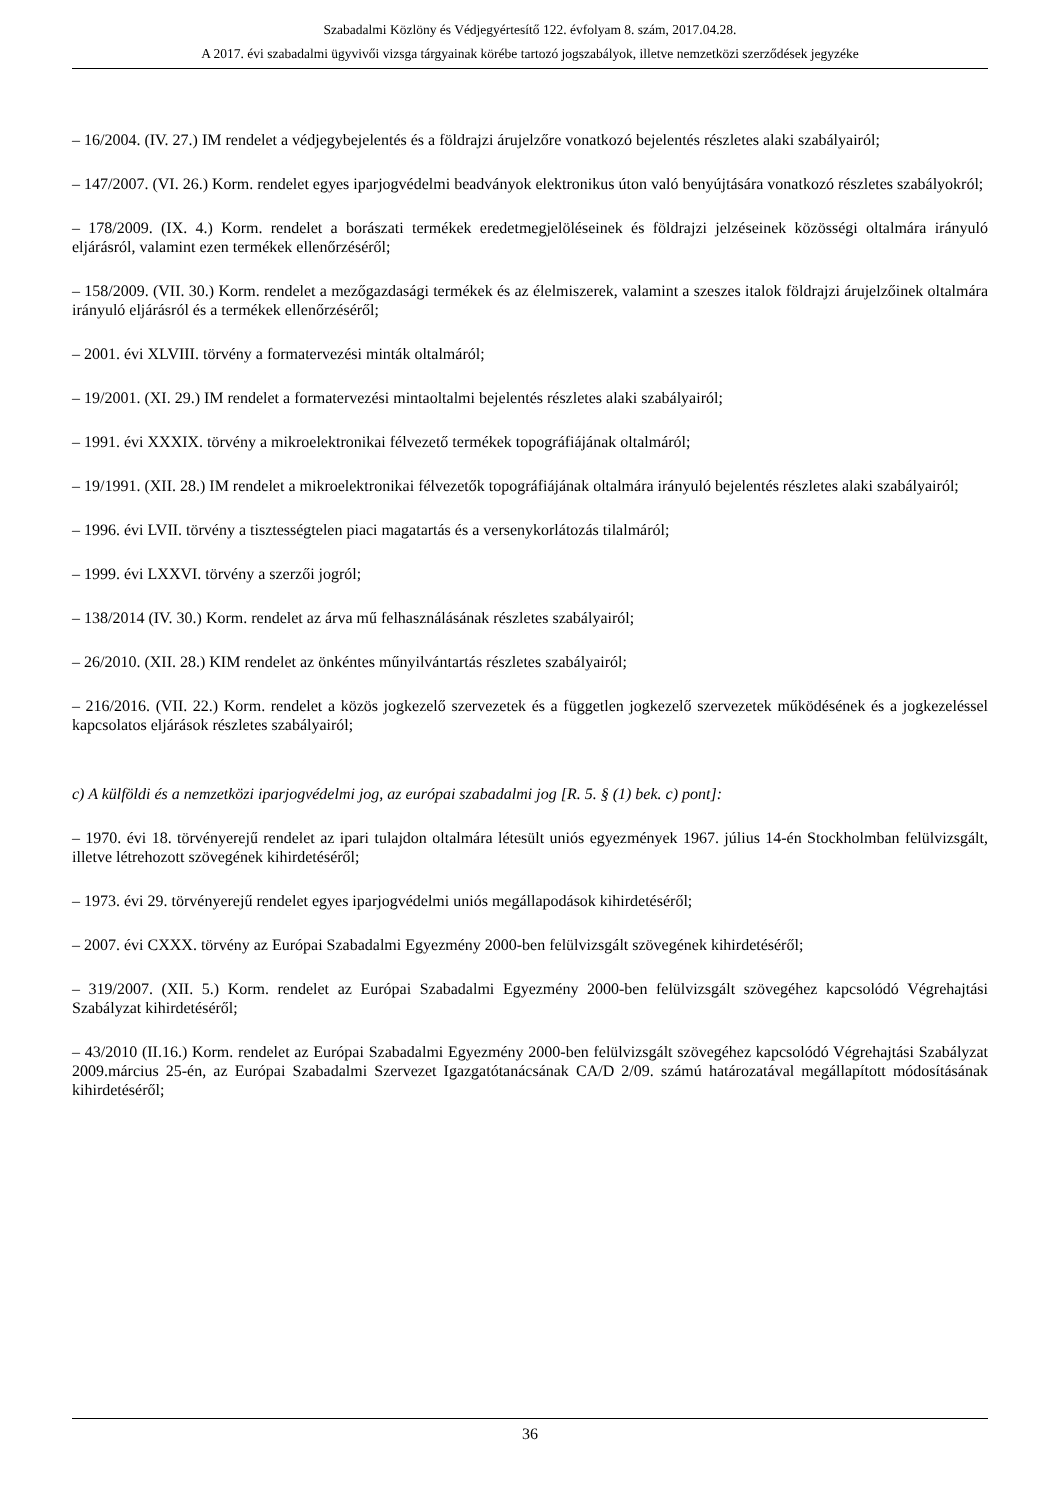Szabadalmi Közlöny és Védjegyértesítő 122. évfolyam 8. szám, 2017.04.28.
A 2017. évi szabadalmi ügyvivői vizsga tárgyainak körébe tartozó jogszabályok, illetve nemzetközi szerződések jegyzéke
– 16/2004. (IV. 27.) IM rendelet a védjegybejelentés és a földrajzi árujelzőre vonatkozó bejelentés részletes alaki szabályairól;
– 147/2007. (VI. 26.) Korm. rendelet egyes iparjogvédelmi beadványok elektronikus úton való benyújtására vonatkozó részletes szabályokról;
– 178/2009. (IX. 4.) Korm. rendelet a borászati termékek eredetmegjelöléseinek és földrajzi jelzéseinek közösségi oltalmára irányuló eljárásról, valamint ezen termékek ellenőrzéséről;
– 158/2009. (VII. 30.) Korm. rendelet a mezőgazdasági termékek és az élelmiszerek, valamint a szeszes italok földrajzi árujelzőinek oltalmára irányuló eljárásról és a termékek ellenőrzéséről;
– 2001. évi XLVIII. törvény a formatervezési minták oltalmáról;
– 19/2001. (XI. 29.) IM rendelet a formatervezési mintaoltalmi bejelentés részletes alaki szabályairól;
– 1991. évi XXXIX. törvény a mikroelektronikai félvezető termékek topográfiájának oltalmáról;
– 19/1991. (XII. 28.) IM rendelet a mikroelektronikai félvezetők topográfiájának oltalmára irányuló bejelentés részletes alaki szabályairól;
– 1996. évi LVII. törvény a tisztességtelen piaci magatartás és a versenykorlátozás tilalmáról;
– 1999. évi LXXVI. törvény a szerzői jogról;
– 138/2014 (IV. 30.) Korm. rendelet az árva mű felhasználásának részletes szabályairól;
– 26/2010. (XII. 28.) KIM rendelet az önkéntes műnyilvántartás részletes szabályairól;
– 216/2016. (VII. 22.) Korm. rendelet a közös jogkezelő szervezetek és a független jogkezelő szervezetek működésének és a jogkezeléssel kapcsolatos eljárások részletes szabályairól;
c) A külföldi és a nemzetközi iparjogvédelmi jog, az európai szabadalmi jog [R. 5. § (1) bek. c) pont]:
– 1970. évi 18. törvényerejű rendelet az ipari tulajdon oltalmára létesült uniós egyezmények 1967. július 14-én Stockholmban felülvizsgált, illetve létrehozott szövegének kihirdetéséről;
– 1973. évi 29. törvényerejű rendelet egyes iparjogvédelmi uniós megállapodások kihirdetéséről;
– 2007. évi CXXX. törvény az Európai Szabadalmi Egyezmény 2000-ben felülvizsgált szövegének kihirdetéséről;
– 319/2007. (XII. 5.) Korm. rendelet az Európai Szabadalmi Egyezmény 2000-ben felülvizsgált szövegéhez kapcsolódó Végrehajtási Szabályzat kihirdetéséről;
– 43/2010 (II.16.) Korm. rendelet az Európai Szabadalmi Egyezmény 2000-ben felülvizsgált szövegéhez kapcsolódó Végrehajtási Szabályzat 2009.március 25-én, az Európai Szabadalmi Szervezet Igazgatótanácsának CA/D 2/09. számú határozatával megállapított módosításának kihirdetéséről;
36